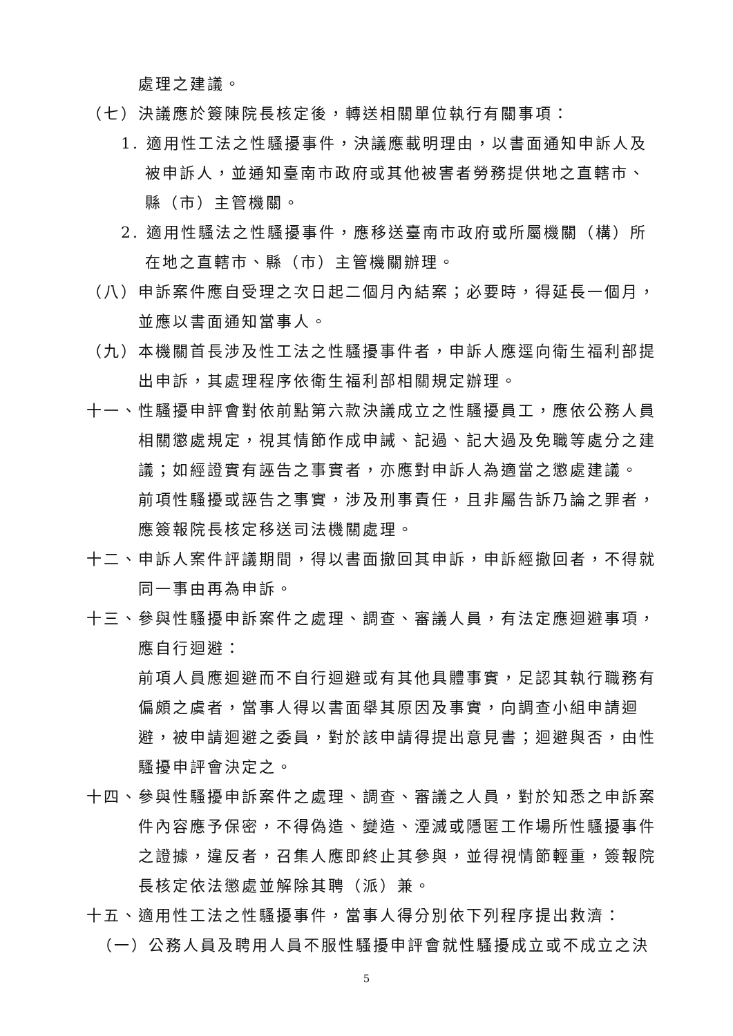處理之建議。
（七）決議應於簽陳院長核定後，轉送相關單位執行有關事項：
1. 適用性工法之性騷擾事件，決議應載明理由，以書面通知申訴人及被申訴人，並通知臺南市政府或其他被害者勞務提供地之直轄市、縣（市）主管機關。
2. 適用性騷法之性騷擾事件，應移送臺南市政府或所屬機關（構）所在地之直轄市、縣（市）主管機關辦理。
（八）申訴案件應自受理之次日起二個月內結案；必要時，得延長一個月，並應以書面通知當事人。
（九）本機關首長涉及性工法之性騷擾事件者，申訴人應逕向衛生福利部提出申訴，其處理程序依衛生福利部相關規定辦理。
十一、性騷擾申評會對依前點第六款決議成立之性騷擾員工，應依公務人員相關懲處規定，視其情節作成申誡、記過、記大過及免職等處分之建議；如經證實有誣告之事實者，亦應對申訴人為適當之懲處建議。
前項性騷擾或誣告之事實，涉及刑事責任，且非屬告訴乃論之罪者，應簽報院長核定移送司法機關處理。
十二、申訴人案件評議期間，得以書面撤回其申訴，申訴經撤回者，不得就同一事由再為申訴。
十三、參與性騷擾申訴案件之處理、調查、審議人員，有法定應迴避事項，應自行迴避：
前項人員應迴避而不自行迴避或有其他具體事實，足認其執行職務有偏頗之虞者，當事人得以書面舉其原因及事實，向調查小組申請迴避，被申請迴避之委員，對於該申請得提出意見書；迴避與否，由性騷擾申評會決定之。
十四、參與性騷擾申訴案件之處理、調查、審議之人員，對於知悉之申訴案件內容應予保密，不得偽造、變造、湮滅或隱匿工作場所性騷擾事件之證據，違反者，召集人應即終止其參與，並得視情節輕重，簽報院長核定依法懲處並解除其聘（派）兼。
十五、適用性工法之性騷擾事件，當事人得分別依下列程序提出救濟：
（一）公務人員及聘用人員不服性騷擾申評會就性騷擾成立或不成立之決
5